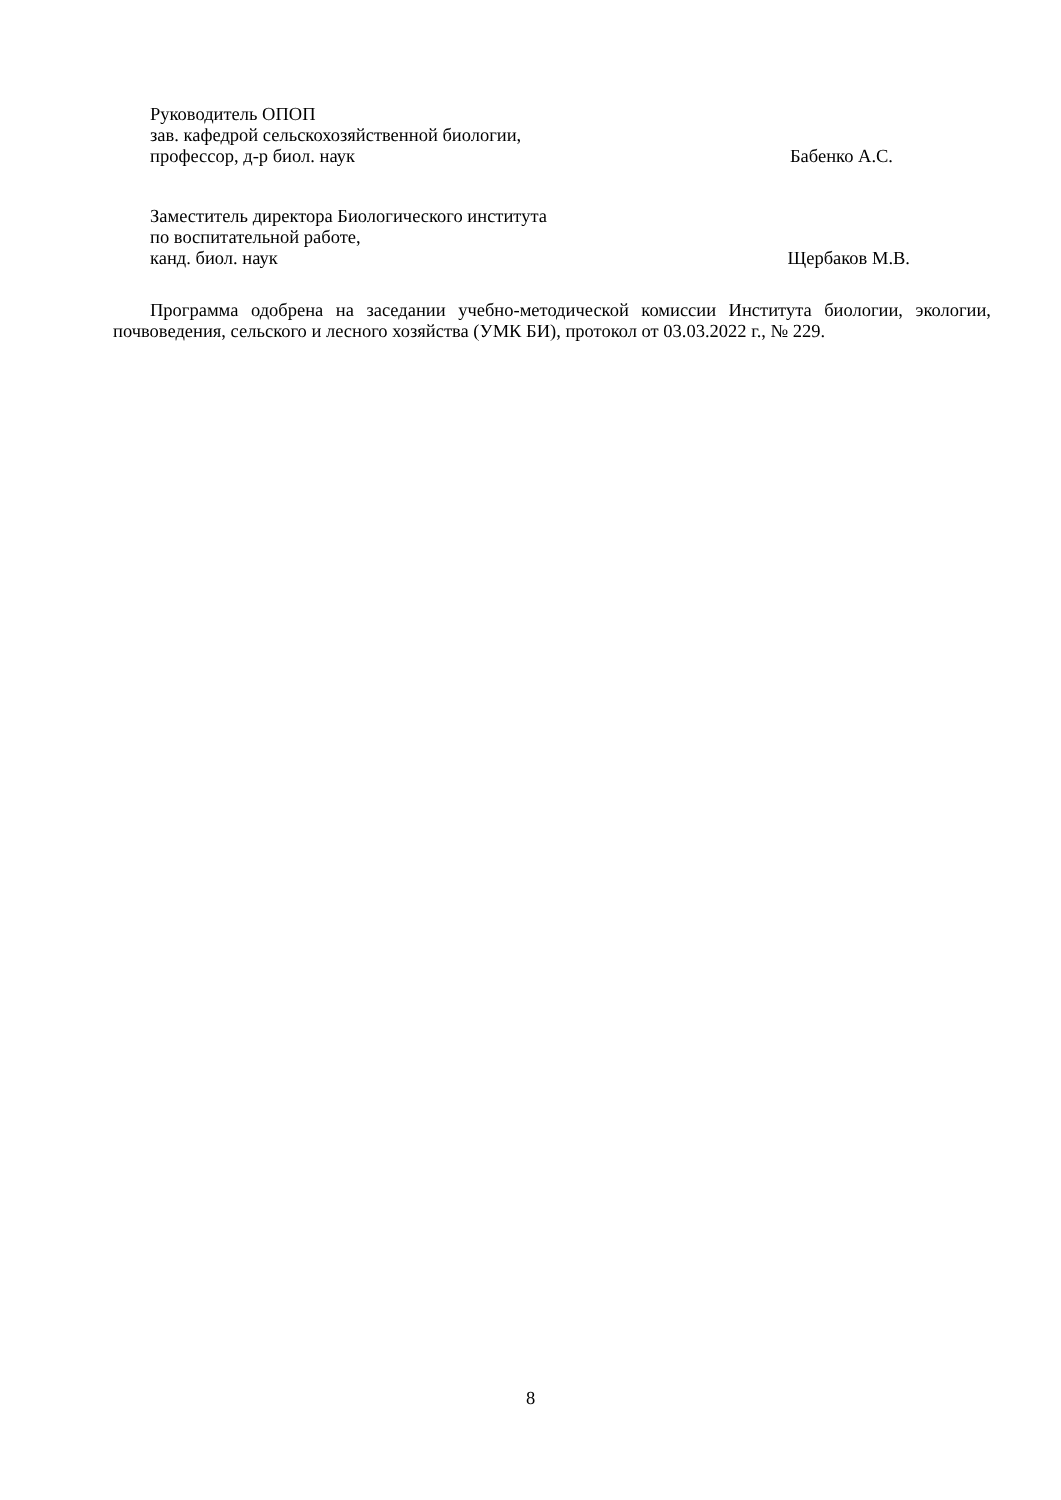Руководитель ОПОП
зав. кафедрой сельскохозяйственной биологии,
профессор, д-р биол. наук Бабенко А.С.
Заместитель директора Биологического института
по воспитательной работе,
канд. биол. наук Щербаков М.В.
Программа одобрена на заседании учебно-методической комиссии Института биологии, экологии, почвоведения, сельского и лесного хозяйства (УМК БИ), протокол от 03.03.2022 г., № 229.
8